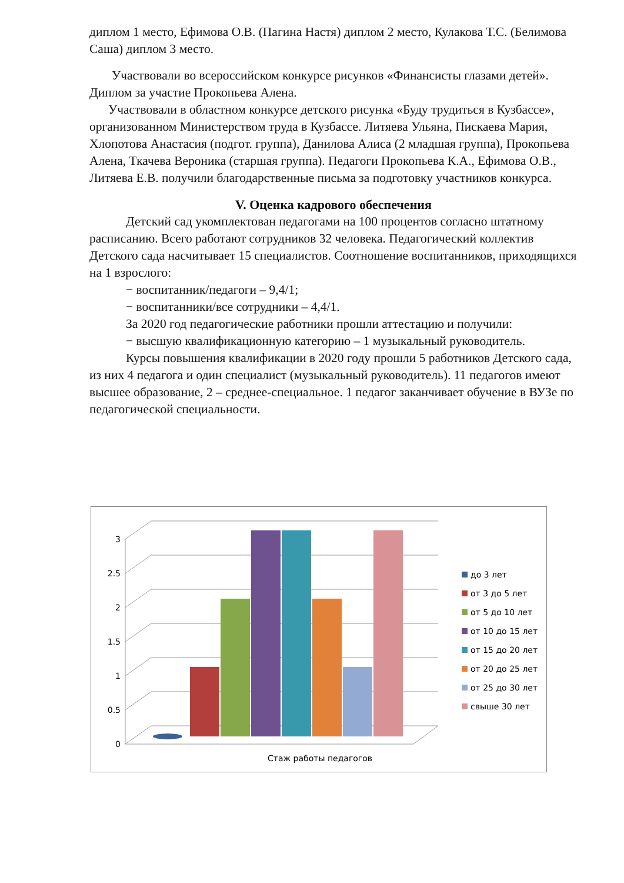диплом 1 место, Ефимова О.В. (Пагина Настя) диплом 2 место, Кулакова Т.С. (Белимова Саша) диплом 3 место.
Участвовали во всероссийском конкурсе рисунков «Финансисты глазами детей». Диплом за участие Прокопьева Алена.
Участвовали в областном конкурсе детского рисунка «Буду трудиться в Кузбассе», организованном Министерством труда в Кузбассе. Литяева Ульяна, Пискаева Мария, Хлопотова Анастасия (подгот. группа), Данилова Алиса (2 младшая группа), Прокопьева Алена, Ткачева Вероника (старшая группа). Педагоги Прокопьева К.А., Ефимова О.В., Литяева Е.В. получили благодарственные письма за подготовку участников конкурса.
V. Оценка кадрового обеспечения
Детский сад укомплектован педагогами на 100 процентов согласно штатному расписанию. Всего работают сотрудников 32 человека. Педагогический коллектив Детского сада насчитывает 15 специалистов. Соотношение воспитанников, приходящихся на 1 взрослого:
− воспитанник/педагоги – 9,4/1;
− воспитанники/все сотрудники – 4,4/1.
За 2020 год педагогические работники прошли аттестацию и получили:
− высшую квалификационную категорию – 1 музыкальный руководитель.
Курсы повышения квалификации в 2020 году прошли 5 работников Детского сада, из них 4 педагога и один специалист (музыкальный руководитель). 11 педагогов имеют высшее образование, 2 – среднее-специальное. 1 педагог заканчивает обучение в ВУЗе по педагогической специальности.
3
2.5
2
1.5
1
0.5
0
Стаж работы педагогов
до 3 лет
от 3 до 5 лет
от 5 до 10 лет
от 10 до 15 лет
от 15 до 20 лет
от 20 до 25 лет
от 25 до 30 лет
свыше 30 лет